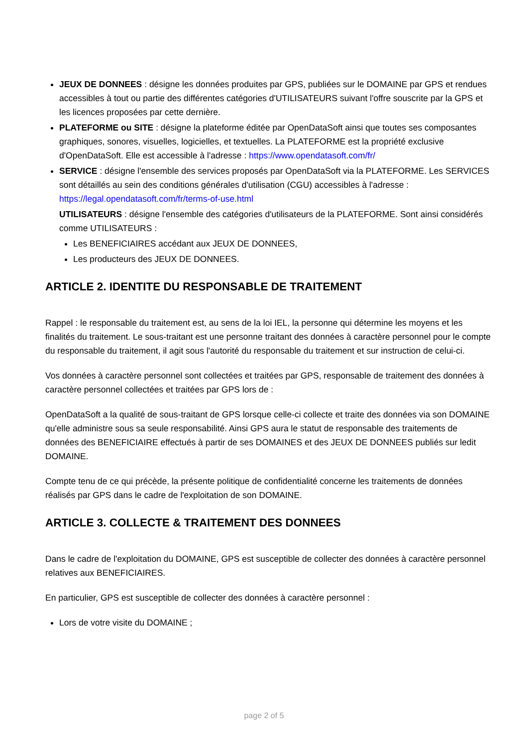JEUX DE DONNEES : désigne les données produites par GPS, publiées sur le DOMAINE par GPS et rendues accessibles à tout ou partie des différentes catégories d'UTILISATEURS suivant l'offre souscrite par la GPS et les licences proposées par cette dernière.
PLATEFORME ou SITE : désigne la plateforme éditée par OpenDataSoft ainsi que toutes ses composantes graphiques, sonores, visuelles, logicielles, et textuelles. La PLATEFORME est la propriété exclusive d'OpenDataSoft. Elle est accessible à l'adresse : https://www.opendatasoft.com/fr/
SERVICE : désigne l'ensemble des services proposés par OpenDataSoft via la PLATEFORME. Les SERVICES sont détaillés au sein des conditions générales d'utilisation (CGU) accessibles à l'adresse : https://legal.opendatasoft.com/fr/terms-of-use.html
UTILISATEURS : désigne l'ensemble des catégories d'utilisateurs de la PLATEFORME. Sont ainsi considérés comme UTILISATEURS :
Les BENEFICIAIRES accédant aux JEUX DE DONNEES,
Les producteurs des JEUX DE DONNEES.
ARTICLE 2. IDENTITE DU RESPONSABLE DE TRAITEMENT
Rappel : le responsable du traitement est, au sens de la loi IEL, la personne qui détermine les moyens et les finalités du traitement. Le sous-traitant est une personne traitant des données à caractère personnel pour le compte du responsable du traitement, il agit sous l'autorité du responsable du traitement et sur instruction de celui-ci.
Vos données à caractère personnel sont collectées et traitées par GPS, responsable de traitement des données à caractère personnel collectées et traitées par GPS lors de :
OpenDataSoft a la qualité de sous-traitant de GPS lorsque celle-ci collecte et traite des données via son DOMAINE qu'elle administre sous sa seule responsabilité. Ainsi GPS aura le statut de responsable des traitements de données des BENEFICIAIRE effectués à partir de ses DOMAINES et des JEUX DE DONNEES publiés sur ledit DOMAINE.
Compte tenu de ce qui précède, la présente politique de confidentialité concerne les traitements de données réalisés par GPS dans le cadre de l'exploitation de son DOMAINE.
ARTICLE 3. COLLECTE & TRAITEMENT DES DONNEES
Dans le cadre de l'exploitation du DOMAINE, GPS est susceptible de collecter des données à caractère personnel relatives aux BENEFICIAIRES.
En particulier, GPS est susceptible de collecter des données à caractère personnel :
Lors de votre visite du DOMAINE ;
page 2 of 5